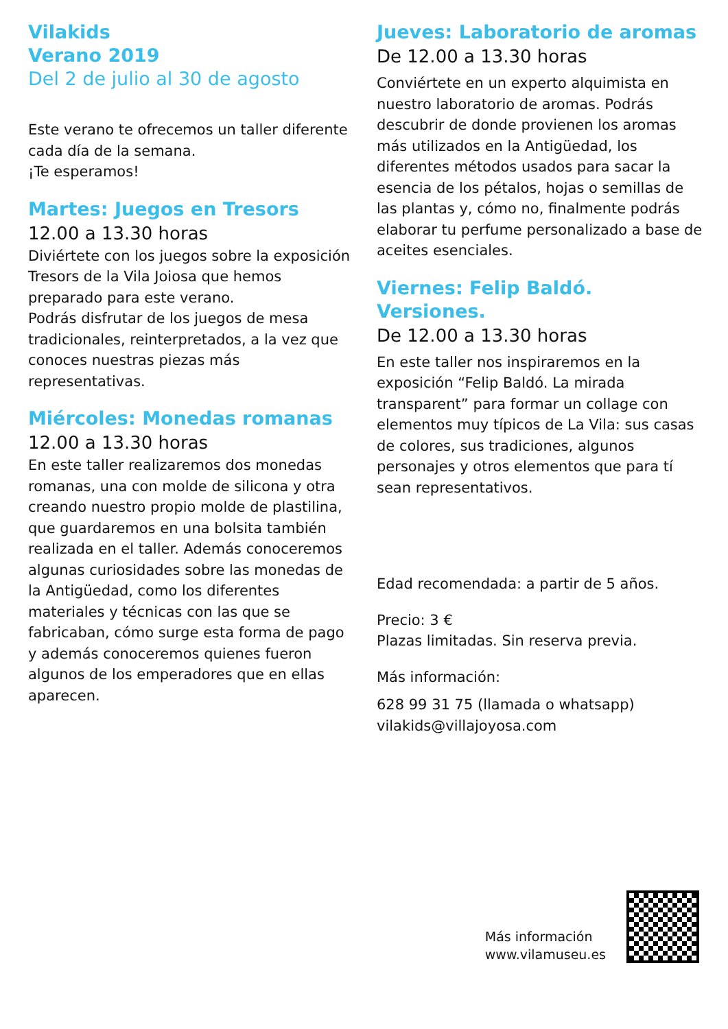Vilakids
Verano 2019
Del 2 de julio al 30 de agosto
Este verano te ofrecemos un taller diferente cada día de la semana.
¡Te esperamos!
Martes: Juegos en Tresors
12.00 a 13.30 horas
Diviértete con los juegos sobre la exposición Tresors de la Vila Joiosa que hemos preparado para este verano.
Podrás disfrutar de los juegos de mesa tradicionales, reinterpretados, a la vez que conoces nuestras piezas más representativas.
Miércoles: Monedas romanas
12.00 a 13.30 horas
En este taller realizaremos dos monedas romanas, una con molde de silicona y otra creando nuestro propio molde de plastilina, que guardaremos en una bolsita también realizada en el taller. Además conoceremos algunas curiosidades sobre las monedas de la Antigüedad, como los diferentes materiales y técnicas con las que se fabricaban, cómo surge esta forma de pago y además conoceremos quienes fueron algunos de los emperadores que en ellas aparecen.
Jueves: Laboratorio de aromas
De 12.00 a 13.30 horas
Conviértete en un experto alquimista en nuestro laboratorio de aromas. Podrás descubrir de donde provienen los aromas más utilizados en la Antigüedad, los diferentes métodos usados para sacar la esencia de los pétalos, hojas o semillas de las plantas y, cómo no, finalmente podrás elaborar tu perfume personalizado a base de aceites esenciales.
Viernes: Felip Baldó. Versiones.
De 12.00 a 13.30 horas
En este taller nos inspiraremos en la exposición “Felip Baldó. La mirada transparent” para formar un collage con elementos muy típicos de La Vila: sus casas de colores, sus tradiciones, algunos personajes y otros elementos que para tí sean representativos.
Edad recomendada: a partir de 5 años.
Precio: 3 €
Plazas limitadas. Sin reserva previa.
Más información:
628 99 31 75 (llamada o whatsapp)
vilakids@villajoyosa.com
Más información
www.vilamuseu.es